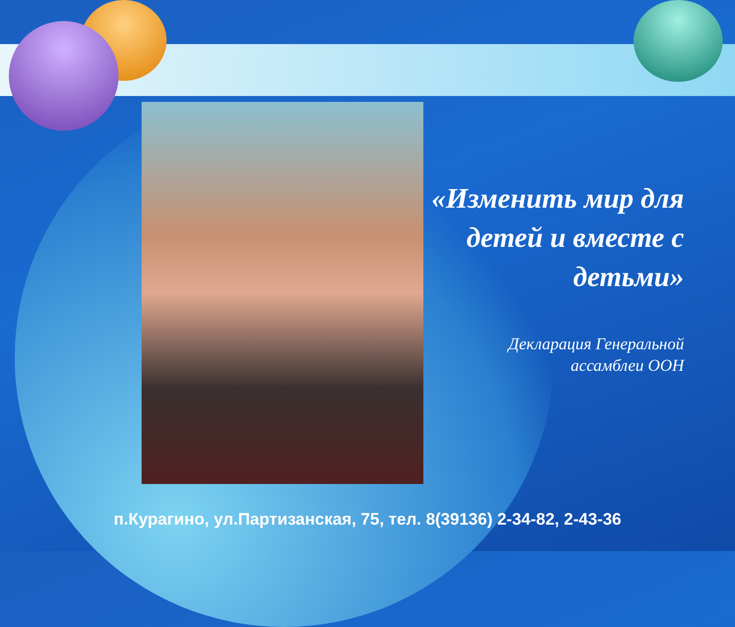«Изменить мир для детей и вместе с детьми»
Декларация Генеральной
ассамблеи ООН
п.Курагино, ул.Партизанская, 75, тел. 8(39136) 2-34-82, 2-43-36